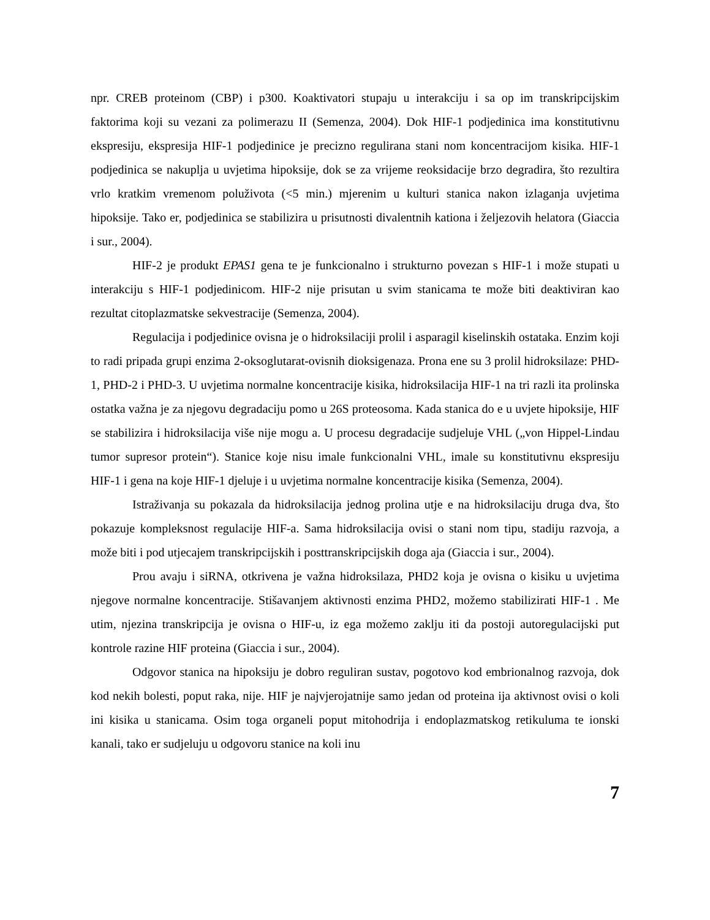npr. CREB proteinom (CBP) i p300. Koaktivatori stupaju u interakciju i sa op im transkripcijskim faktorima koji su vezani za polimerazu II (Semenza, 2004). Dok HIF-1 podjedinica ima konstitutivnu ekspresiju, ekspresija HIF-1 podjedinice je precizno regulirana stani nom koncentracijom kisika. HIF-1 podjedinica se nakuplja u uvjetima hipoksije, dok se za vrijeme reoksidacije brzo degradira, što rezultira vrlo kratkim vremenom poluživota (<5 min.) mjerenim u kulturi stanica nakon izlaganja uvjetima hipoksije. Tako er, podjedinica se stabilizira u prisutnosti divalentnih kationa i željezovih helatora (Giaccia i sur., 2004).
HIF-2 je produkt EPAS1 gena te je funkcionalno i strukturno povezan s HIF-1 i može stupati u interakciju s HIF-1 podjedinicom. HIF-2 nije prisutan u svim stanicama te može biti deaktiviran kao rezultat citoplazmatske sekvestracije (Semenza, 2004).
Regulacija i podjedinice ovisna je o hidroksilaciji prolil i asparagil kiselinskih ostataka. Enzim koji to radi pripada grupi enzima 2-oksoglutarat-ovisnih dioksigenaza. Prona ene su 3 prolil hidroksilaze: PHD-1, PHD-2 i PHD-3. U uvjetima normalne koncentracije kisika, hidroksilacija HIF-1 na tri razli ita prolinska ostatka važna je za njegovu degradaciju pomo u 26S proteosoma. Kada stanica do e u uvjete hipoksije, HIF se stabilizira i hidroksilacija više nije mogu a. U procesu degradacije sudjeluje VHL („von Hippel-Lindau tumor supresor protein“). Stanice koje nisu imale funkcionalni VHL, imale su konstitutivnu ekspresiju HIF-1 i gena na koje HIF-1 djeluje i u uvjetima normalne koncentracije kisika (Semenza, 2004).
Istraživanja su pokazala da hidroksilacija jednog prolina utje e na hidroksilaciju druga dva, što pokazuje kompleksnost regulacije HIF-a. Sama hidroksilacija ovisi o stani nom tipu, stadiju razvoja, a može biti i pod utjecajem transkripcijskih i posttranskripcijskih doga aja (Giaccia i sur., 2004).
Prou avaju i siRNA, otkrivena je važna hidroksilaza, PHD2 koja je ovisna o kisiku u uvjetima njegove normalne koncentracije. Stišavanjem aktivnosti enzima PHD2, možemo stabilizirati HIF-1 . Me utim, njezina transkripcija je ovisna o HIF-u, iz ega možemo zaklju iti da postoji autoregulacijski put kontrole razine HIF proteina (Giaccia i sur., 2004).
Odgovor stanica na hipoksiju je dobro reguliran sustav, pogotovo kod embrionalnog razvoja, dok kod nekih bolesti, poput raka, nije. HIF je najvjerojatnije samo jedan od proteina ija aktivnost ovisi o koli ini kisika u stanicama. Osim toga organeli poput mitohodrija i endoplazmatskog retikuluma te ionski kanali, tako er sudjeluju u odgovoru stanice na koli inu
7